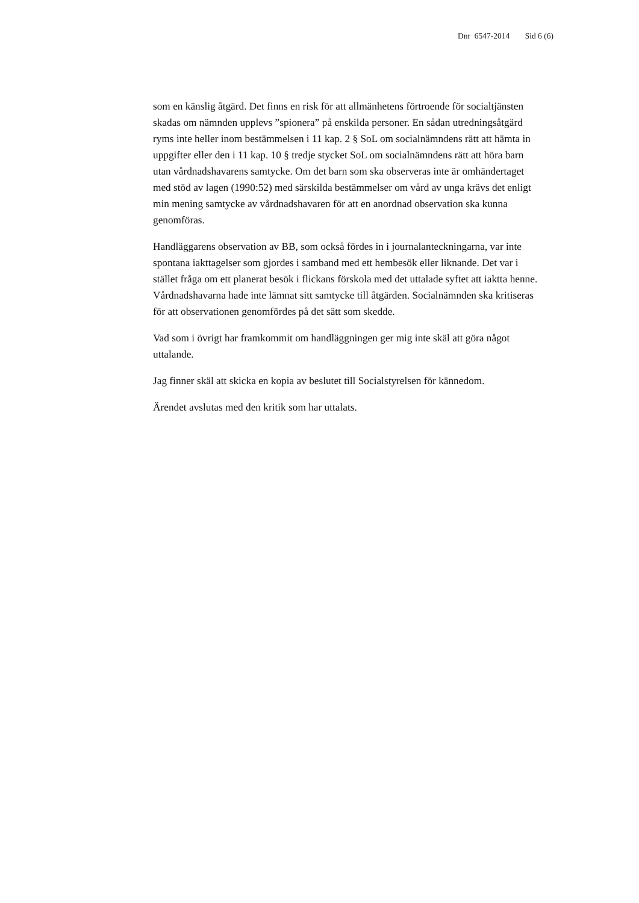Dnr 6547-2014 Sid 6 (6)
som en känslig åtgärd. Det finns en risk för att allmänhetens förtroende för socialtjänsten skadas om nämnden upplevs ”spionera” på enskilda personer. En sådan utredningsåtgärd ryms inte heller inom bestämmelsen i 11 kap. 2 § SoL om socialnämndens rätt att hämta in uppgifter eller den i 11 kap. 10 § tredje stycket SoL om socialnämndens rätt att höra barn utan vårdnadshavarens samtycke. Om det barn som ska observeras inte är omhändertaget med stöd av lagen (1990:52) med särskilda bestämmelser om vård av unga krävs det enligt min mening samtycke av vårdnadshavaren för att en anordnad observation ska kunna genomföras.
Handläggarens observation av BB, som också fördes in i journalanteckningarna, var inte spontana iakttagelser som gjordes i samband med ett hembesök eller liknande. Det var i stället fråga om ett planerat besök i flickans förskola med det uttalade syftet att iaktta henne. Vårdnadshavarna hade inte lämnat sitt samtycke till åtgärden. Socialnämnden ska kritiseras för att observationen genomfördes på det sätt som skedde.
Vad som i övrigt har framkommit om handläggningen ger mig inte skäl att göra något uttalande.
Jag finner skäl att skicka en kopia av beslutet till Socialstyrelsen för kännedom.
Ärendet avslutas med den kritik som har uttalats.